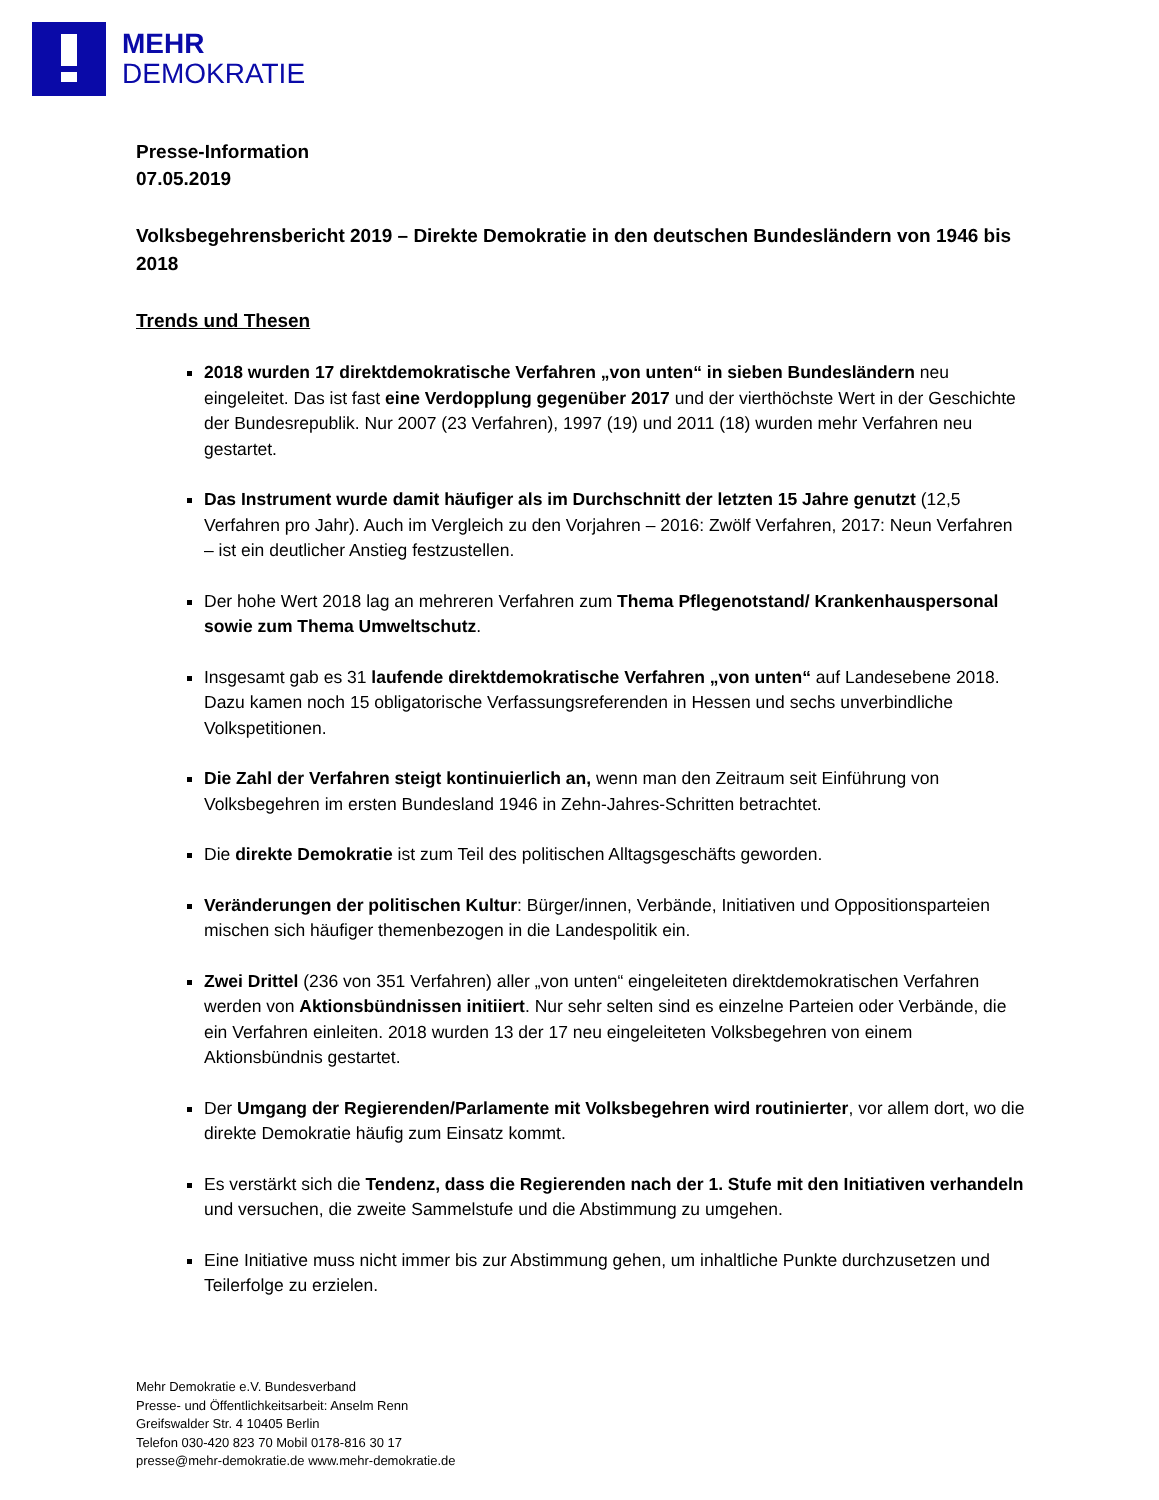MEHR
DEMOKRATIE
Presse-Information
07.05.2019
Volksbegehrensbericht 2019 – Direkte Demokratie in den deutschen Bundesländern von 1946 bis 2018
Trends und Thesen
2018 wurden 17 direktdemokratische Verfahren „von unten“ in sieben Bundesländern neu eingeleitet. Das ist fast eine Verdopplung gegenüber 2017 und der vierthöchste Wert in der Geschichte der Bundesrepublik. Nur 2007 (23 Verfahren), 1997 (19) und 2011 (18) wurden mehr Verfahren neu gestartet.
Das Instrument wurde damit häufiger als im Durchschnitt der letzten 15 Jahre genutzt (12,5 Verfahren pro Jahr). Auch im Vergleich zu den Vorjahren – 2016: Zwölf Verfahren, 2017: Neun Verfahren – ist ein deutlicher Anstieg festzustellen.
Der hohe Wert 2018 lag an mehreren Verfahren zum Thema Pflegenotstand/ Krankenhauspersonal sowie zum Thema Umweltschutz.
Insgesamt gab es 31 laufende direktdemokratische Verfahren „von unten“ auf Landesebene 2018. Dazu kamen noch 15 obligatorische Verfassungsreferenden in Hessen und sechs unverbindliche Volkspetitionen.
Die Zahl der Verfahren steigt kontinuierlich an, wenn man den Zeitraum seit Einführung von Volksbegehren im ersten Bundesland 1946 in Zehn-Jahres-Schritten betrachtet.
Die direkte Demokratie ist zum Teil des politischen Alltagsgeschäfts geworden.
Veränderungen der politischen Kultur: Bürger/innen, Verbände, Initiativen und Oppositionsparteien mischen sich häufiger themenbezogen in die Landespolitik ein.
Zwei Drittel (236 von 351 Verfahren) aller „von unten“ eingeleiteten direktdemokratischen Verfahren werden von Aktionsbündnissen initiiert. Nur sehr selten sind es einzelne Parteien oder Verbände, die ein Verfahren einleiten. 2018 wurden 13 der 17 neu eingeleiteten Volksbegehren von einem Aktionsbündnis gestartet.
Der Umgang der Regierenden/Parlamente mit Volksbegehren wird routinierter, vor allem dort, wo die direkte Demokratie häufig zum Einsatz kommt.
Es verstärkt sich die Tendenz, dass die Regierenden nach der 1. Stufe mit den Initiativen verhandeln und versuchen, die zweite Sammelstufe und die Abstimmung zu umgehen.
Eine Initiative muss nicht immer bis zur Abstimmung gehen, um inhaltliche Punkte durchzusetzen und Teilerfolge zu erzielen.
Mehr Demokratie e.V. Bundesverband
Presse- und Öffentlichkeitsarbeit: Anselm Renn
Greifswalder Str. 4 10405 Berlin
Telefon 030-420 823 70 Mobil 0178-816 30 17
presse@mehr-demokratie.de www.mehr-demokratie.de